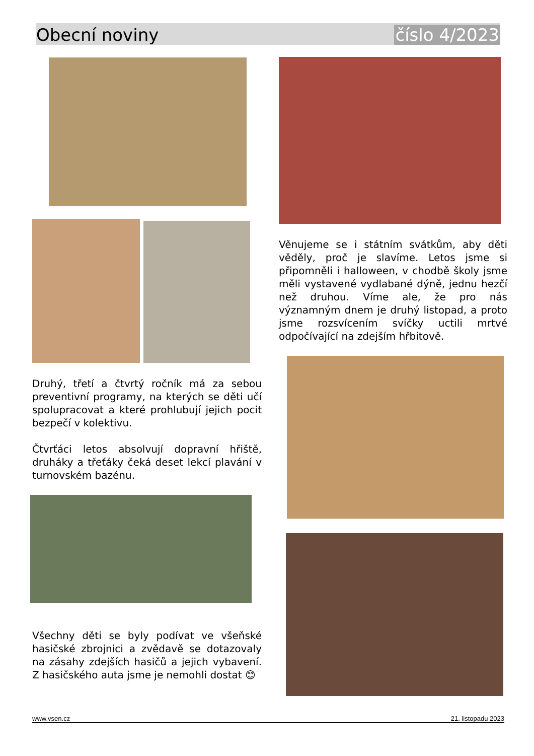Obecní noviny číslo 4/2023
Druhý, třetí a čtvrtý ročník má za sebou preventivní programy, na kterých se děti učí spolupracovat a které prohlubují jejich pocit bezpečí v kolektivu.
Čtvrťáci letos absolvují dopravní hřiště, druháky a třeťáky čeká deset lekcí plavání v turnovském bazénu.
Všechny děti se byly podívat ve všeňské hasičské zbrojnici a zvědavě se dotazovaly na zásahy zdejších hasičů a jejich vybavení. Z hasičského auta jsme je nemohli dostat 😊
Věnujeme se i státním svátkům, aby děti věděly, proč je slavíme. Letos jsme si připomněli i halloween, v chodbě školy jsme měli vystavené vydlabané dýně, jednu hezčí než druhou. Víme ale, že pro nás významným dnem je druhý listopad, a proto jsme rozsvícením svíčky uctili mrtvé odpočívající na zdejším hřbitově.
www.vsen.cz 21. listopadu 2023